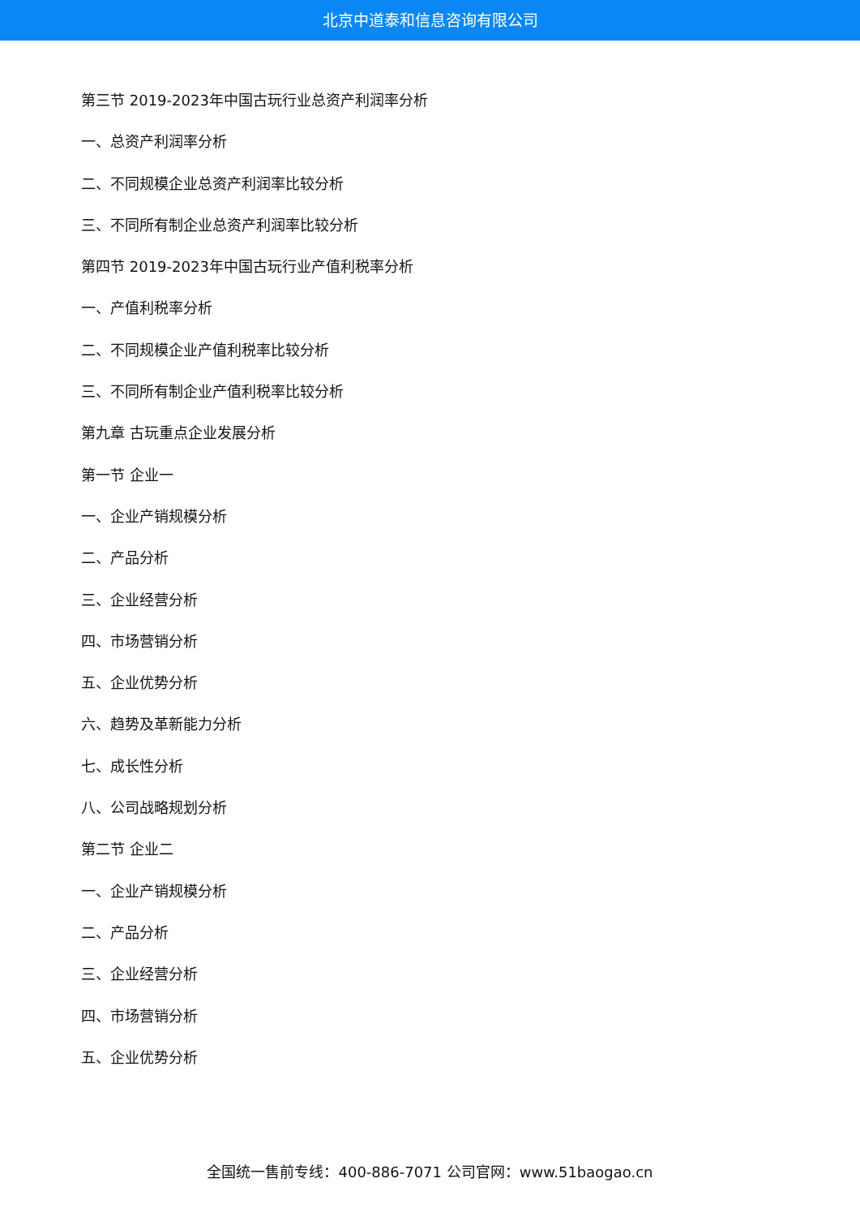北京中道泰和信息咨询有限公司
第三节 2019-2023年中国古玩行业总资产利润率分析
一、总资产利润率分析
二、不同规模企业总资产利润率比较分析
三、不同所有制企业总资产利润率比较分析
第四节 2019-2023年中国古玩行业产值利税率分析
一、产值利税率分析
二、不同规模企业产值利税率比较分析
三、不同所有制企业产值利税率比较分析
第九章 古玩重点企业发展分析
第一节 企业一
一、企业产销规模分析
二、产品分析
三、企业经营分析
四、市场营销分析
五、企业优势分析
六、趋势及革新能力分析
七、成长性分析
八、公司战略规划分析
第二节 企业二
一、企业产销规模分析
二、产品分析
三、企业经营分析
四、市场营销分析
五、企业优势分析
全国统一售前专线：400-886-7071 公司官网：www.51baogao.cn